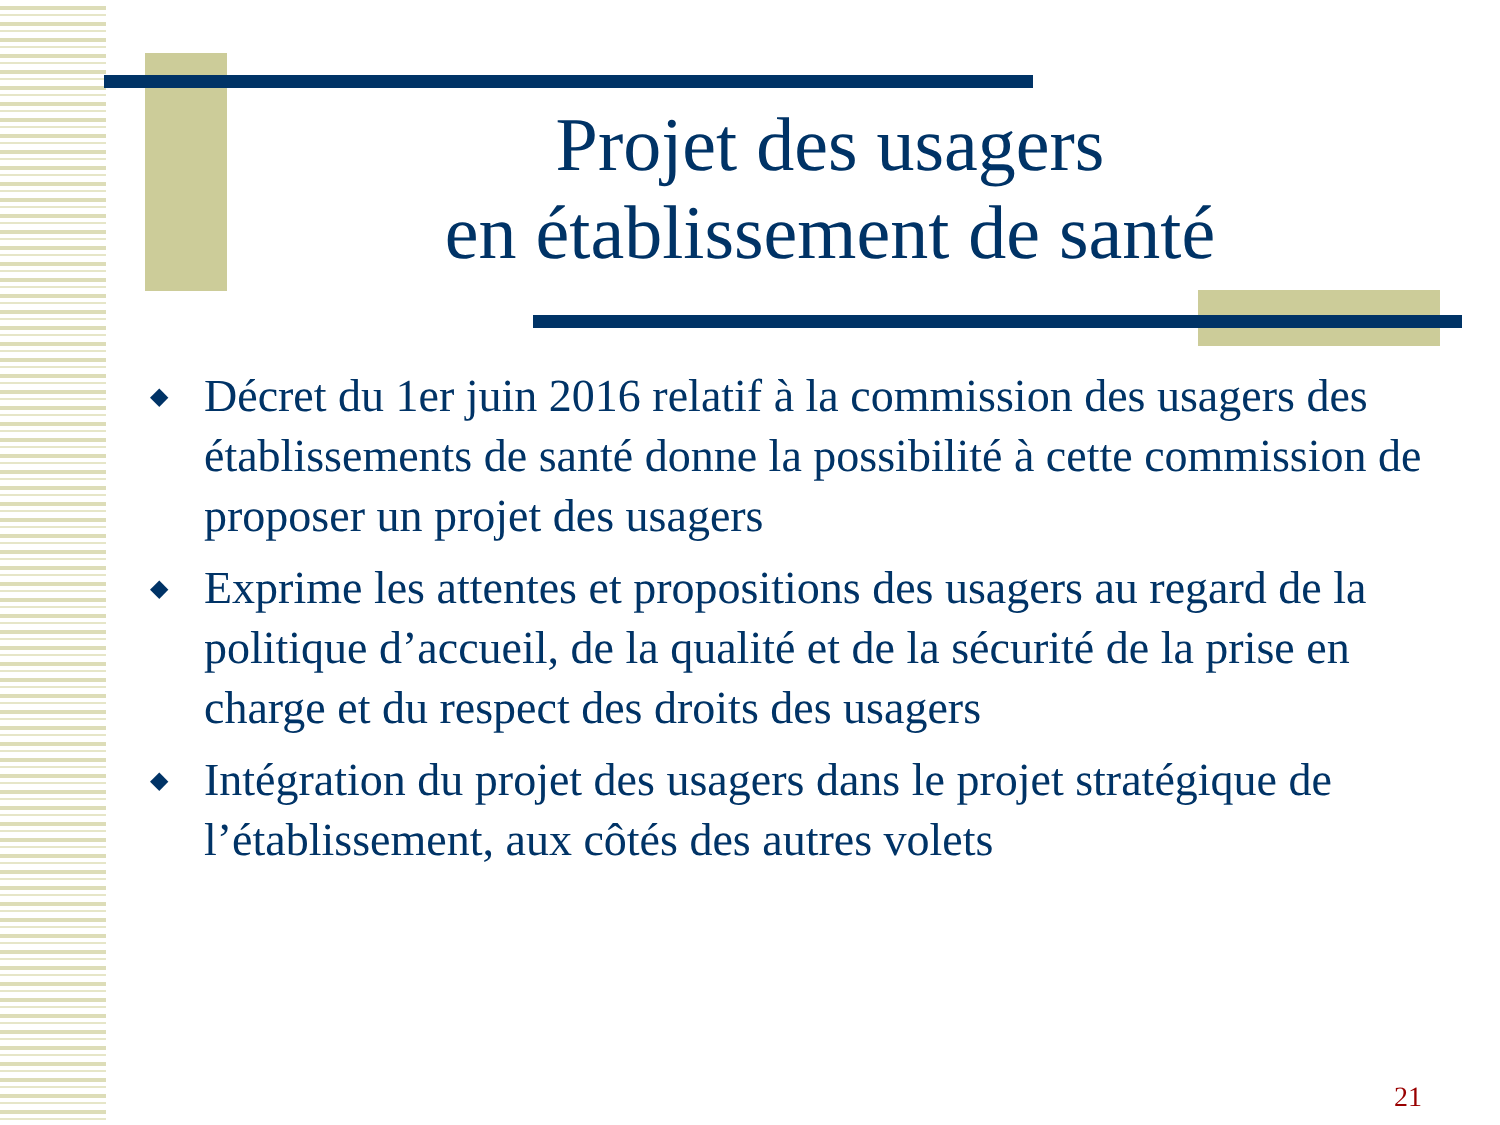Projet des usagers
en établissement de santé
◆ Décret du 1er juin 2016 relatif à la commission des usagers des établissements de santé donne la possibilité à cette commission de proposer un projet des usagers
◆ Exprime les attentes et propositions des usagers au regard de la politique d’accueil, de la qualité et de la sécurité de la prise en charge et du respect des droits des usagers
◆ Intégration du projet des usagers dans le projet stratégique de l’établissement, aux côtés des autres volets
21